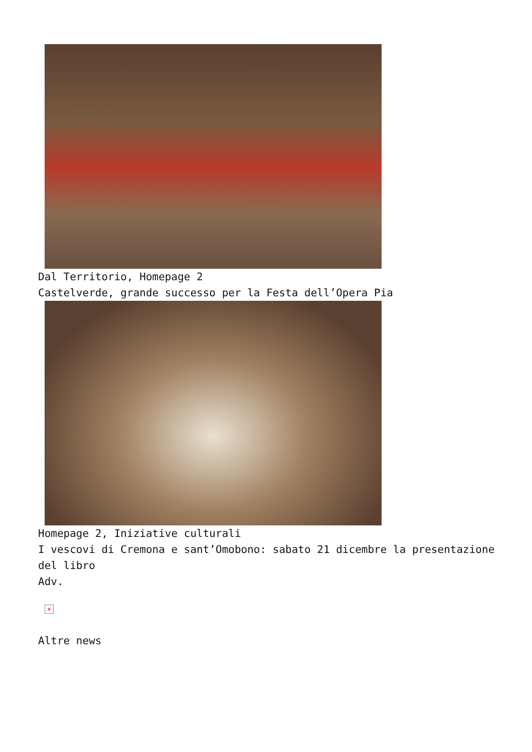Dal Territorio, Homepage 2
Castelverde, grande successo per la Festa dell’Opera Pia
Homepage 2, Iniziative culturali
I vescovi di Cremona e sant’Omobono: sabato 21 dicembre la presentazione del libro
Adv.
×
Altre news